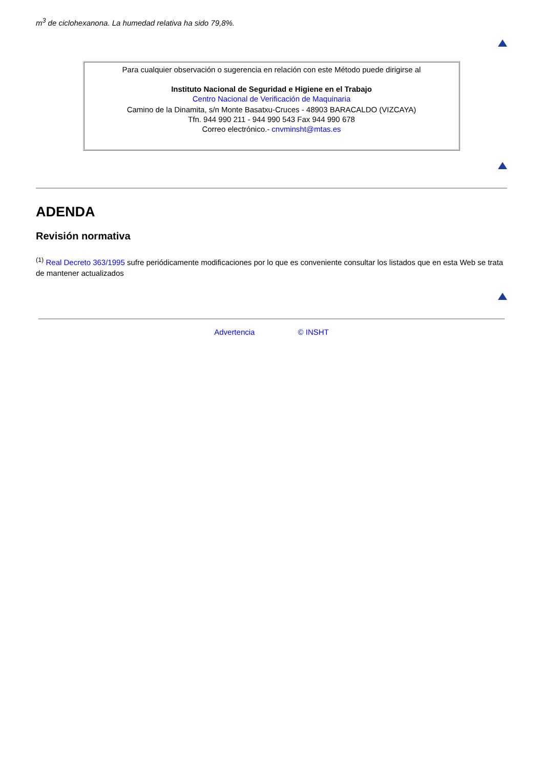m<sup>3</sup> de ciclohexanona. La humedad relativa ha sido 79,8%.
Para cualquier observación o sugerencia en relación con este Método puede dirigirse al
Instituto Nacional de Seguridad e Higiene en el Trabajo
Centro Nacional de Verificación de Maquinaria
Camino de la Dinamita, s/n Monte Basatxu-Cruces - 48903 BARACALDO (VIZCAYA)
Tfn. 944 990 211 - 944 990 543 Fax 944 990 678
Correo electrónico.- cnvminsht@mtas.es
ADENDA
Revisión normativa
<sup>(1)</sup> Real Decreto 363/1995 sufre periódicamente modificaciones por lo que es conveniente consultar los listados que en esta Web se trata de mantener actualizados
Advertencia © INSHT